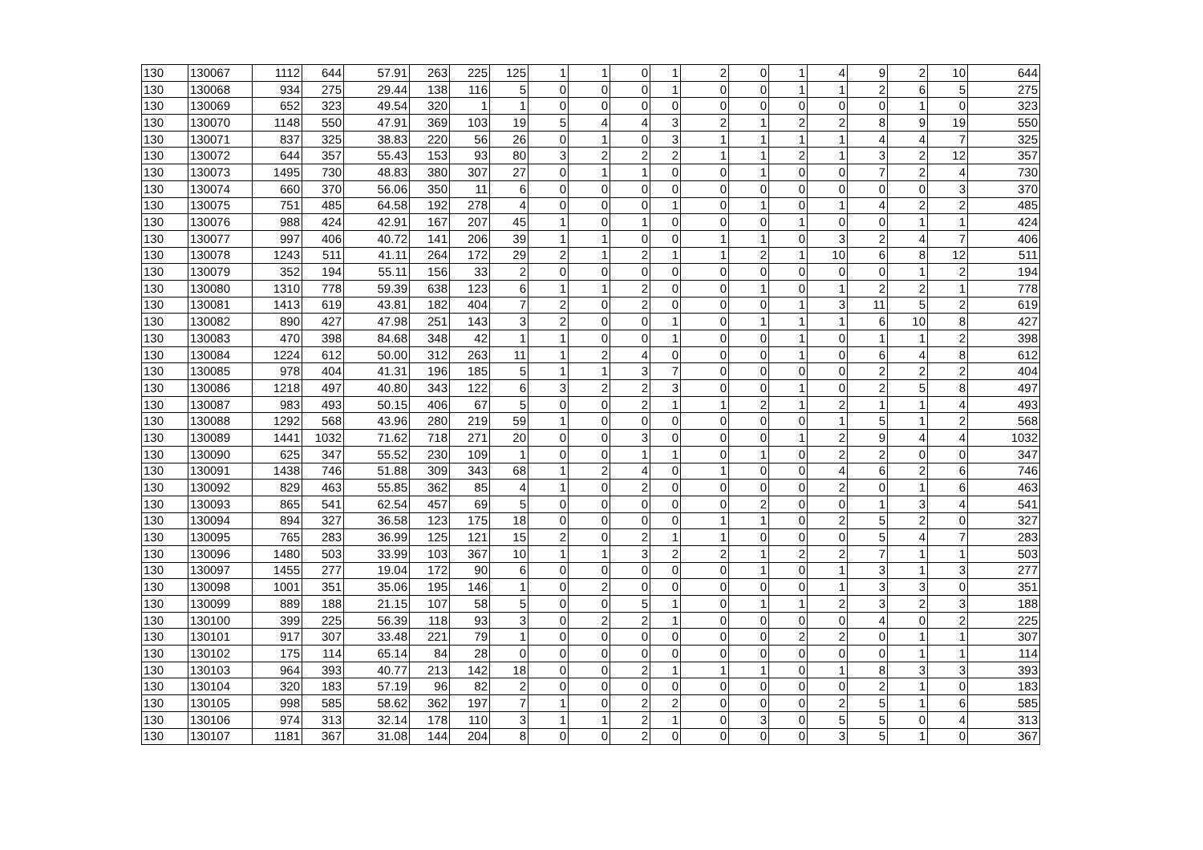| 130 | 130067 | 1112 | 644 | 57.91 | 263 | 225 | 125 | 1 | 1 | 0 | 1 | 2 | 0 | 1 | 4 | 9 | 2 | 10 | 644 |
| 130 | 130068 | 934 | 275 | 29.44 | 138 | 116 | 5 | 0 | 0 | 0 | 1 | 0 | 0 | 1 | 1 | 2 | 6 | 5 | 275 |
| 130 | 130069 | 652 | 323 | 49.54 | 320 | 1 | 1 | 0 | 0 | 0 | 0 | 0 | 0 | 0 | 0 | 0 | 1 | 0 | 323 |
| 130 | 130070 | 1148 | 550 | 47.91 | 369 | 103 | 19 | 5 | 4 | 4 | 3 | 2 | 1 | 2 | 2 | 8 | 9 | 19 | 550 |
| 130 | 130071 | 837 | 325 | 38.83 | 220 | 56 | 26 | 0 | 1 | 0 | 3 | 1 | 1 | 1 | 1 | 4 | 4 | 7 | 325 |
| 130 | 130072 | 644 | 357 | 55.43 | 153 | 93 | 80 | 3 | 2 | 2 | 2 | 1 | 1 | 2 | 1 | 3 | 2 | 12 | 357 |
| 130 | 130073 | 1495 | 730 | 48.83 | 380 | 307 | 27 | 0 | 1 | 1 | 0 | 0 | 1 | 0 | 0 | 7 | 2 | 4 | 730 |
| 130 | 130074 | 660 | 370 | 56.06 | 350 | 11 | 6 | 0 | 0 | 0 | 0 | 0 | 0 | 0 | 0 | 0 | 0 | 3 | 370 |
| 130 | 130075 | 751 | 485 | 64.58 | 192 | 278 | 4 | 0 | 0 | 0 | 1 | 0 | 1 | 0 | 1 | 4 | 2 | 2 | 485 |
| 130 | 130076 | 988 | 424 | 42.91 | 167 | 207 | 45 | 1 | 0 | 1 | 0 | 0 | 0 | 1 | 0 | 0 | 1 | 1 | 424 |
| 130 | 130077 | 997 | 406 | 40.72 | 141 | 206 | 39 | 1 | 1 | 0 | 0 | 1 | 1 | 0 | 3 | 2 | 4 | 7 | 406 |
| 130 | 130078 | 1243 | 511 | 41.11 | 264 | 172 | 29 | 2 | 1 | 2 | 1 | 1 | 2 | 1 | 10 | 6 | 8 | 12 | 511 |
| 130 | 130079 | 352 | 194 | 55.11 | 156 | 33 | 2 | 0 | 0 | 0 | 0 | 0 | 0 | 0 | 0 | 0 | 1 | 2 | 194 |
| 130 | 130080 | 1310 | 778 | 59.39 | 638 | 123 | 6 | 1 | 1 | 2 | 0 | 0 | 1 | 0 | 1 | 2 | 2 | 1 | 778 |
| 130 | 130081 | 1413 | 619 | 43.81 | 182 | 404 | 7 | 2 | 0 | 2 | 0 | 0 | 0 | 1 | 3 | 11 | 5 | 2 | 619 |
| 130 | 130082 | 890 | 427 | 47.98 | 251 | 143 | 3 | 2 | 0 | 0 | 1 | 0 | 1 | 1 | 1 | 6 | 10 | 8 | 427 |
| 130 | 130083 | 470 | 398 | 84.68 | 348 | 42 | 1 | 1 | 0 | 0 | 1 | 0 | 0 | 1 | 0 | 1 | 1 | 2 | 398 |
| 130 | 130084 | 1224 | 612 | 50.00 | 312 | 263 | 11 | 1 | 2 | 4 | 0 | 0 | 0 | 1 | 0 | 6 | 4 | 8 | 612 |
| 130 | 130085 | 978 | 404 | 41.31 | 196 | 185 | 5 | 1 | 1 | 3 | 7 | 0 | 0 | 0 | 0 | 2 | 2 | 2 | 404 |
| 130 | 130086 | 1218 | 497 | 40.80 | 343 | 122 | 6 | 3 | 2 | 2 | 3 | 0 | 0 | 1 | 0 | 2 | 5 | 8 | 497 |
| 130 | 130087 | 983 | 493 | 50.15 | 406 | 67 | 5 | 0 | 0 | 2 | 1 | 1 | 2 | 1 | 2 | 1 | 1 | 4 | 493 |
| 130 | 130088 | 1292 | 568 | 43.96 | 280 | 219 | 59 | 1 | 0 | 0 | 0 | 0 | 0 | 0 | 1 | 5 | 1 | 2 | 568 |
| 130 | 130089 | 1441 | 1032 | 71.62 | 718 | 271 | 20 | 0 | 0 | 3 | 0 | 0 | 0 | 1 | 2 | 9 | 4 | 4 | 1032 |
| 130 | 130090 | 625 | 347 | 55.52 | 230 | 109 | 1 | 0 | 0 | 1 | 1 | 0 | 1 | 0 | 2 | 2 | 0 | 0 | 347 |
| 130 | 130091 | 1438 | 746 | 51.88 | 309 | 343 | 68 | 1 | 2 | 4 | 0 | 1 | 0 | 0 | 4 | 6 | 2 | 6 | 746 |
| 130 | 130092 | 829 | 463 | 55.85 | 362 | 85 | 4 | 1 | 0 | 2 | 0 | 0 | 0 | 0 | 2 | 0 | 1 | 6 | 463 |
| 130 | 130093 | 865 | 541 | 62.54 | 457 | 69 | 5 | 0 | 0 | 0 | 0 | 0 | 2 | 0 | 0 | 1 | 3 | 4 | 541 |
| 130 | 130094 | 894 | 327 | 36.58 | 123 | 175 | 18 | 0 | 0 | 0 | 0 | 1 | 1 | 0 | 2 | 5 | 2 | 0 | 327 |
| 130 | 130095 | 765 | 283 | 36.99 | 125 | 121 | 15 | 2 | 0 | 2 | 1 | 1 | 0 | 0 | 0 | 5 | 4 | 7 | 283 |
| 130 | 130096 | 1480 | 503 | 33.99 | 103 | 367 | 10 | 1 | 1 | 3 | 2 | 2 | 1 | 2 | 2 | 7 | 1 | 1 | 503 |
| 130 | 130097 | 1455 | 277 | 19.04 | 172 | 90 | 6 | 0 | 0 | 0 | 0 | 0 | 1 | 0 | 1 | 3 | 1 | 3 | 277 |
| 130 | 130098 | 1001 | 351 | 35.06 | 195 | 146 | 1 | 0 | 2 | 0 | 0 | 0 | 0 | 0 | 1 | 3 | 3 | 0 | 351 |
| 130 | 130099 | 889 | 188 | 21.15 | 107 | 58 | 5 | 0 | 0 | 5 | 1 | 0 | 1 | 1 | 2 | 3 | 2 | 3 | 188 |
| 130 | 130100 | 399 | 225 | 56.39 | 118 | 93 | 3 | 0 | 2 | 2 | 1 | 0 | 0 | 0 | 0 | 4 | 0 | 2 | 225 |
| 130 | 130101 | 917 | 307 | 33.48 | 221 | 79 | 1 | 0 | 0 | 0 | 0 | 0 | 0 | 2 | 2 | 0 | 1 | 1 | 307 |
| 130 | 130102 | 175 | 114 | 65.14 | 84 | 28 | 0 | 0 | 0 | 0 | 0 | 0 | 0 | 0 | 0 | 0 | 1 | 1 | 114 |
| 130 | 130103 | 964 | 393 | 40.77 | 213 | 142 | 18 | 0 | 0 | 2 | 1 | 1 | 1 | 0 | 1 | 8 | 3 | 3 | 393 |
| 130 | 130104 | 320 | 183 | 57.19 | 96 | 82 | 2 | 0 | 0 | 0 | 0 | 0 | 0 | 0 | 0 | 2 | 1 | 0 | 183 |
| 130 | 130105 | 998 | 585 | 58.62 | 362 | 197 | 7 | 1 | 0 | 2 | 2 | 0 | 0 | 0 | 2 | 5 | 1 | 6 | 585 |
| 130 | 130106 | 974 | 313 | 32.14 | 178 | 110 | 3 | 1 | 1 | 2 | 1 | 0 | 3 | 0 | 5 | 5 | 0 | 4 | 313 |
| 130 | 130107 | 1181 | 367 | 31.08 | 144 | 204 | 8 | 0 | 0 | 2 | 0 | 0 | 0 | 0 | 3 | 5 | 1 | 0 | 367 |